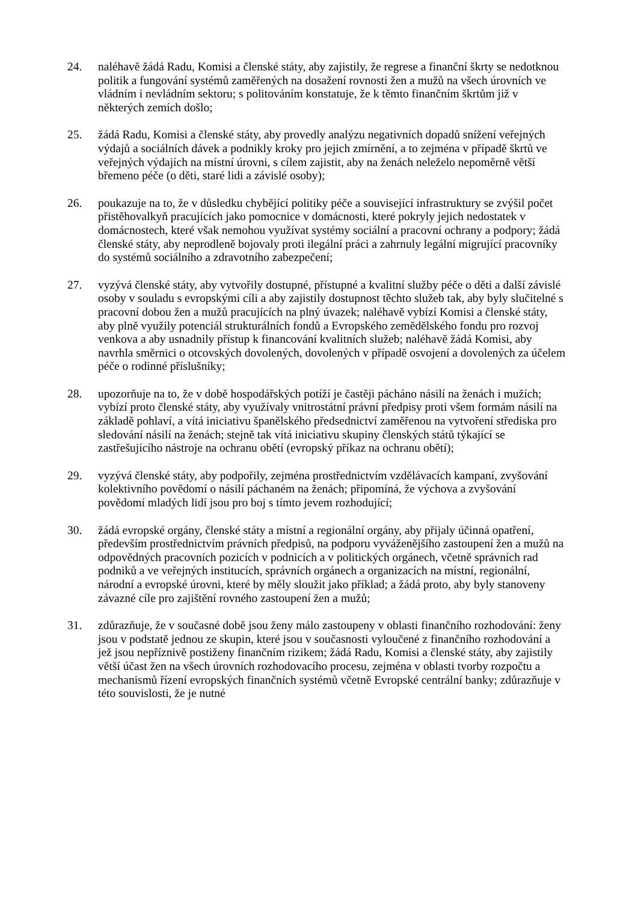24. naléhavě žádá Radu, Komisi a členské státy, aby zajistily, že regrese a finanční škrty se nedotknou politik a fungování systémů zaměřených na dosažení rovnosti žen a mužů na všech úrovních ve vládním i nevládním sektoru; s politováním konstatuje, že k těmto finančním škrtům již v některých zemích došlo;
25. žádá Radu, Komisi a členské státy, aby provedly analýzu negativních dopadů snížení veřejných výdajů a sociálních dávek a podnikly kroky pro jejich zmírnění, a to zejména v případě škrtů ve veřejných výdajích na místní úrovni, s cílem zajistit, aby na ženách neleželo nepoměrně větší břemeno péče (o děti, staré lidi a závislé osoby);
26. poukazuje na to, že v důsledku chybějící politiky péče a související infrastruktury se zvýšil počet přistěhovalkyň pracujících jako pomocnice v domácnosti, které pokryly jejich nedostatek v domácnostech, které však nemohou využívat systémy sociální a pracovní ochrany a podpory; žádá členské státy, aby neprodleně bojovaly proti ilegální práci a zahrnuly legální migrující pracovníky do systémů sociálního a zdravotního zabezpečení;
27. vyzývá členské státy, aby vytvořily dostupné, přístupné a kvalitní služby péče o děti a další závislé osoby v souladu s evropskými cíli a aby zajistily dostupnost těchto služeb tak, aby byly slučitelné s pracovní dobou žen a mužů pracujících na plný úvazek; naléhavě vybízí Komisi a členské státy, aby plně využily potenciál strukturálních fondů a Evropského zemědělského fondu pro rozvoj venkova a aby usnadnily přístup k financování kvalitních služeb; naléhavě žádá Komisi, aby navrhla směrnici o otcovských dovolených, dovolených v případě osvojení a dovolených za účelem péče o rodinné příslušníky;
28. upozorňuje na to, že v době hospodářských potíží je častěji pácháno násilí na ženách i mužích; vybízí proto členské státy, aby využívaly vnitrostátní právní předpisy proti všem formám násilí na základě pohlaví, a vítá iniciativu španělského předsednictví zaměřenou na vytvoření střediska pro sledování násilí na ženách; stejně tak vítá iniciativu skupiny členských států týkající se zastřešujícího nástroje na ochranu obětí (evropský příkaz na ochranu obětí);
29. vyzývá členské státy, aby podpořily, zejména prostřednictvím vzdělávacích kampaní, zvyšování kolektivního povědomí o násilí páchaném na ženách; připomíná, že výchova a zvyšování povědomí mladých lidí jsou pro boj s tímto jevem rozhodující;
30. žádá evropské orgány, členské státy a místní a regionální orgány, aby přijaly účinná opatření, především prostřednictvím právních předpisů, na podporu vyváženějšího zastoupení žen a mužů na odpovědných pracovních pozicích v podnicích a v politických orgánech, včetně správních rad podniků a ve veřejných institucích, správních orgánech a organizacích na místní, regionální, národní a evropské úrovni, které by měly sloužit jako příklad; a žádá proto, aby byly stanoveny závazné cíle pro zajištění rovného zastoupení žen a mužů;
31. zdůrazňuje, že v současné době jsou ženy málo zastoupeny v oblasti finančního rozhodování: ženy jsou v podstatě jednou ze skupin, které jsou v současnosti vyloučené z finančního rozhodování a jež jsou nepříznivě postiženy finančním rizikem; žádá Radu, Komisi a členské státy, aby zajistily větší účast žen na všech úrovních rozhodovacího procesu, zejména v oblasti tvorby rozpočtu a mechanismů řízení evropských finančních systémů včetně Evropské centrální banky; zdůrazňuje v této souvislosti, že je nutné